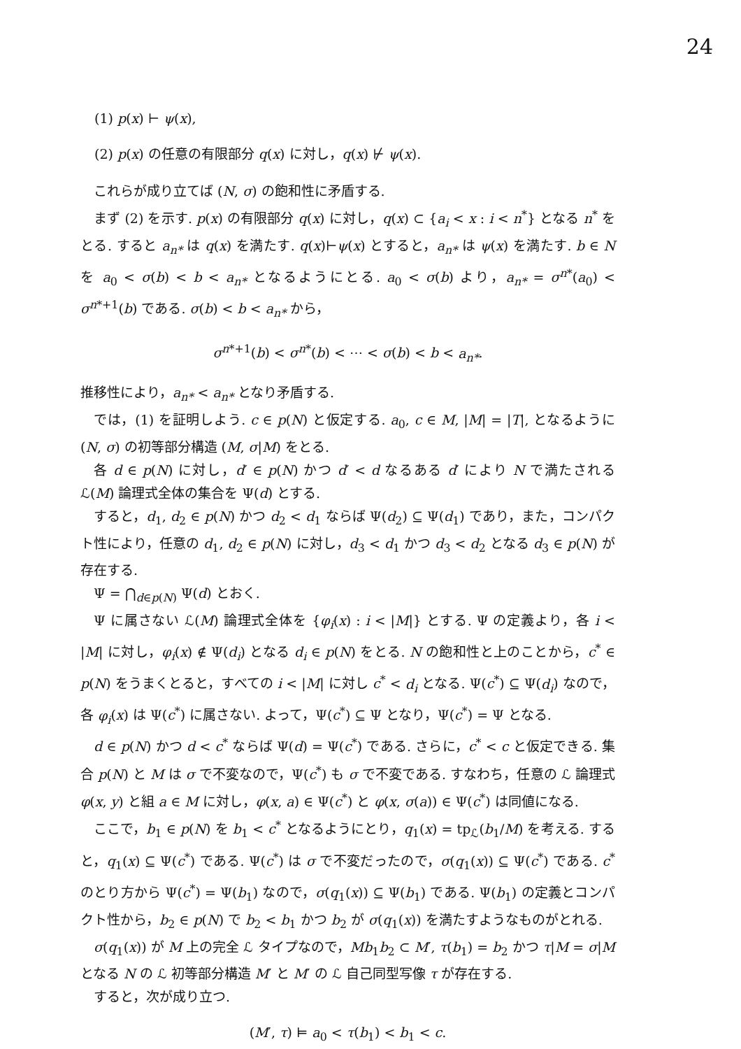24
(1) p(x) ⊢ ψ(x),
(2) p(x) の任意の有限部分 q(x) に対し，q(x) ⊬ ψ(x).
これらが成り立てば (N, σ) の飽和性に矛盾する.
まず (2) を示す. p(x) の有限部分 q(x) に対し，q(x) ⊂ {a<sub>i</sub> < x : i < n<sup>*</sup>} となる n<sup>*</sup> をとる. すると a<sub>n*</sub> は q(x) を満たす. q(x)⊢ψ(x) とすると，a<sub>n*</sub> は ψ(x) を満たす. b ∈ N を a<sub>0</sub> < σ(b) < b < a<sub>n*</sub> となるようにとる. a<sub>0</sub> < σ(b) より，a<sub>n*</sub> = σ<sup>n*</sup>(a<sub>0</sub>) < σ<sup>n*+1</sup>(b) である. σ(b) < b < a<sub>n*</sub> から，
σ<sup>n*+1</sup>(b) < σ<sup>n*</sup>(b) < ⋯ < σ(b) < b < a<sub>n*</sub>.
推移性により，a<sub>n*</sub> < a<sub>n*</sub> となり矛盾する.
では，(1) を証明しよう. c ∈ p(N) と仮定する. a<sub>0</sub>, c ∈ M, |M| = |T|, となるように (N, σ) の初等部分構造 (M, σ|M) をとる.
各 d ∈ p(N) に対し，d′ ∈ p(N) かつ d′ < d なるある d′ により N で満たされる ℒ(M) 論理式全体の集合を Ψ(d) とする.
すると，d<sub>1</sub>, d<sub>2</sub> ∈ p(N) かつ d<sub>2</sub> < d<sub>1</sub> ならば Ψ(d<sub>2</sub>) ⊆ Ψ(d<sub>1</sub>) であり，また，コンパクト性により，任意の d<sub>1</sub>, d<sub>2</sub> ∈ p(N) に対し，d<sub>3</sub> < d<sub>1</sub> かつ d<sub>3</sub> < d<sub>2</sub> となる d<sub>3</sub> ∈ p(N) が存在する.
Ψ = ⋂<sub>d∈p(N)</sub> Ψ(d) とおく.
Ψ に属さない ℒ(M) 論理式全体を {φ<sub>i</sub>(x) : i < |M|} とする. Ψ の定義より，各 i < |M| に対し，φ<sub>i</sub>(x) ∉ Ψ(d<sub>i</sub>) となる d<sub>i</sub> ∈ p(N) をとる. N の飽和性と上のことから，c<sup>*</sup> ∈ p(N) をうまくとると，すべての i < |M| に対し c<sup>*</sup> < d<sub>i</sub> となる. Ψ(c<sup>*</sup>) ⊆ Ψ(d<sub>i</sub>) なので，各 φ<sub>i</sub>(x) は Ψ(c<sup>*</sup>) に属さない. よって，Ψ(c<sup>*</sup>) ⊆ Ψ となり，Ψ(c<sup>*</sup>) = Ψ となる.
d ∈ p(N) かつ d < c<sup>*</sup> ならば Ψ(d) = Ψ(c<sup>*</sup>) である. さらに，c<sup>*</sup> < c と仮定できる. 集合 p(N) と M は σ で不変なので，Ψ(c<sup>*</sup>) も σ で不変である. すなわち，任意の ℒ 論理式 φ(x, y) と組 a ∈ M に対し，φ(x, a) ∈ Ψ(c<sup>*</sup>) と φ(x, σ(a)) ∈ Ψ(c<sup>*</sup>) は同値になる.
ここで，b<sub>1</sub> ∈ p(N) を b<sub>1</sub> < c<sup>*</sup> となるようにとり，q<sub>1</sub>(x) = tp<sub>ℒ</sub>(b<sub>1</sub>/M) を考える. すると，q<sub>1</sub>(x) ⊆ Ψ(c<sup>*</sup>) である. Ψ(c<sup>*</sup>) は σ で不変だったので，σ(q<sub>1</sub>(x)) ⊆ Ψ(c<sup>*</sup>) である. c<sup>*</sup> のとり方から Ψ(c<sup>*</sup>) = Ψ(b<sub>1</sub>) なので，σ(q<sub>1</sub>(x)) ⊆ Ψ(b<sub>1</sub>) である. Ψ(b<sub>1</sub>) の定義とコンパクト性から，b<sub>2</sub> ∈ p(N) で b<sub>2</sub> < b<sub>1</sub> かつ b<sub>2</sub> が σ(q<sub>1</sub>(x)) を満たすようなものがとれる.
σ(q<sub>1</sub>(x)) が M 上の完全 ℒ タイプなので，Mb<sub>1</sub>b<sub>2</sub> ⊂ M′, τ(b<sub>1</sub>) = b<sub>2</sub> かつ τ|M = σ|M となる N の ℒ 初等部分構造 M′ と M′ の ℒ 自己同型写像 τ が存在する.
すると，次が成り立つ.
(M′, τ) ⊨ a<sub>0</sub> < τ(b<sub>1</sub>) < b<sub>1</sub> < c.